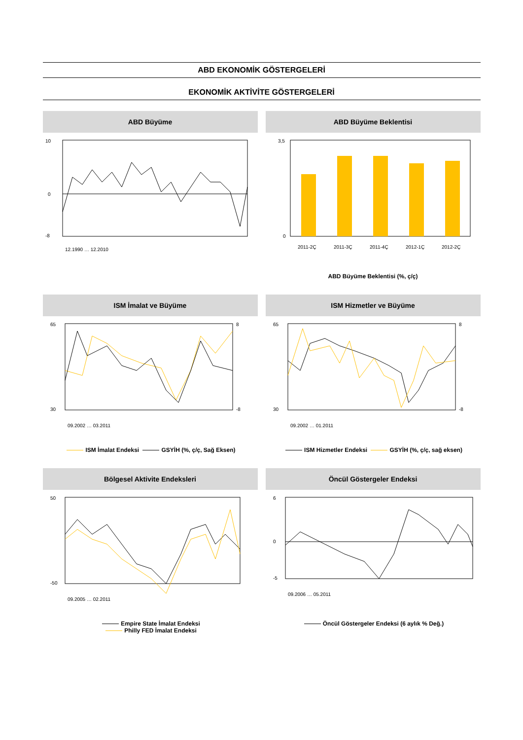ABD EKONOMİK GÖSTERGELERİ
EKONOMİK AKTİVİTE GÖSTERGELERİ
ABD Büyüme
10
0
-8
12.1990 … 12.2010
ABD Büyüme Beklentisi
3,5
0
2011-2Ç
2011-3Ç
2011-4Ç
2012-1Ç
2012-2Ç
ABD Büyüme Beklentisi (%, ç/ç)
ISM İmalat ve Büyüme
65
30
8
-8
09.2002 … 03.2011
ISM İmalat Endeksi GSYİH (%, ç/ç, Sağ Eksen)
ISM Hizmetler ve Büyüme
65
30
8
-8
09.2002 … 01.2011
ISM Hizmetler Endeksi GSYİH (%, ç/ç, sağ eksen)
Bölgesel Aktivite Endeksleri
50
-50
09.2005 … 02.2011
Empire State İmalat Endeksi
Philly FED İmalat Endeksi
Öncül Göstergeler Endeksi
6
0
-5
09.2006 … 05.2011
Öncül Göstergeler Endeksi (6 aylık % Değ.)